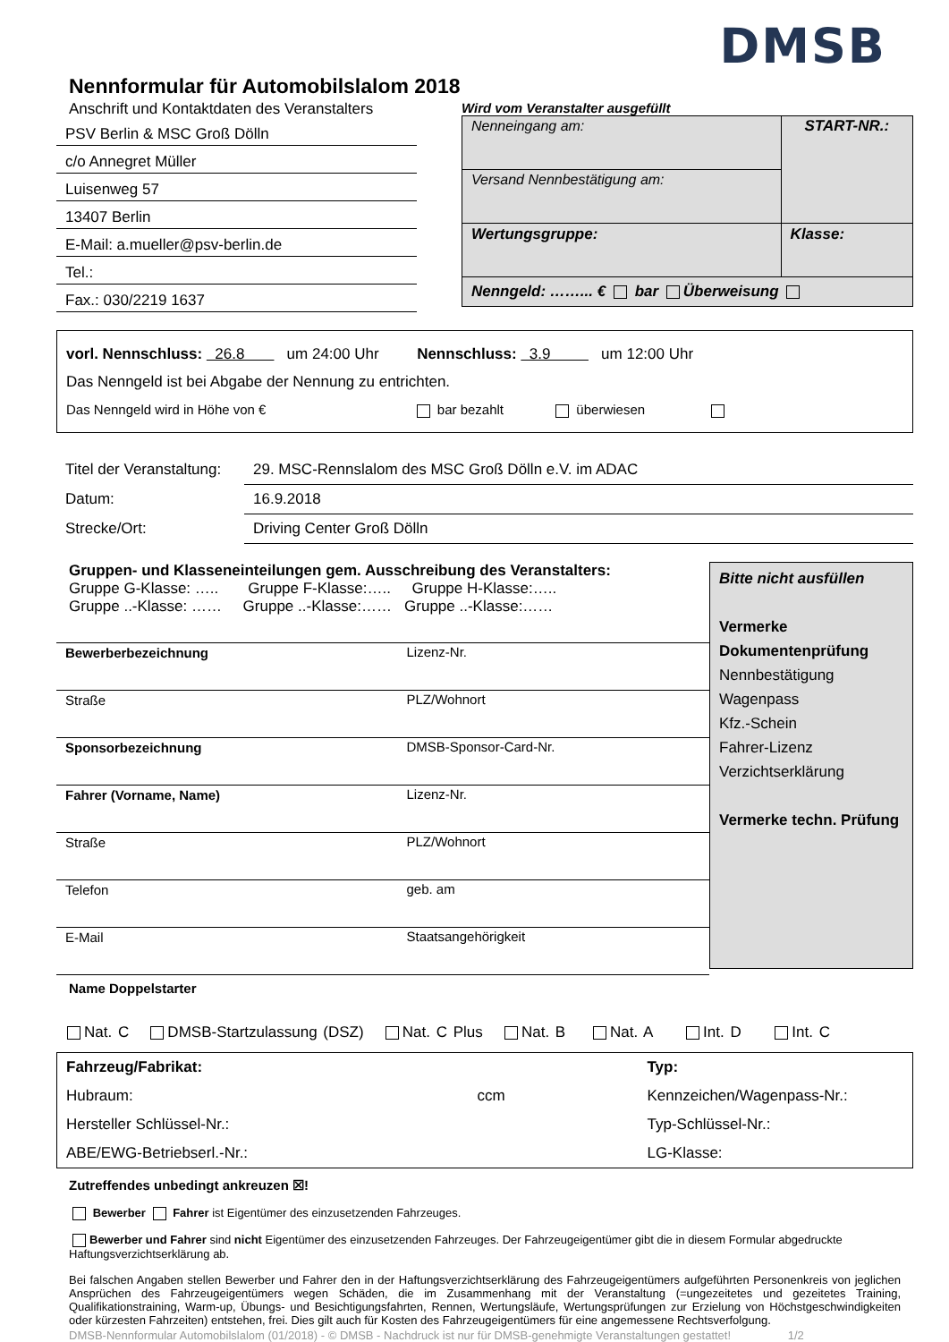DMSB
Nennformular für Automobilslalom 2018
Anschrift und Kontaktdaten des Veranstalters
PSV Berlin & MSC Groß Dölln
c/o Annegret Müller
Luisenweg 57
13407 Berlin
E-Mail: a.mueller@psv-berlin.de
Tel.:
Fax.: 030/2219 1637
Wird vom Veranstalter ausgefüllt
| Nenneingang am: | START-NR.: |
| Versand Nennbestätigung am: | |
| Wertungsgruppe: | Klasse: |
| Nenngeld: ……... € bar Überweisung | |
vorl. Nennschluss: 26.8 um 24:00 Uhr Nennschluss: 3.9 um 12:00 Uhr
Das Nenngeld ist bei Abgabe der Nennung zu entrichten.
Das Nenngeld wird in Höhe von € bar bezahlt überwiesen
| Titel der Veranstaltung: | 29. MSC-Rennslalom des MSC Groß Dölln e.V. im ADAC |
| Datum: | 16.9.2018 |
| Strecke/Ort: | Driving Center Groß Dölln |
Gruppen- und Klasseneinteilungen gem. Ausschreibung des Veranstalters:
Gruppe G-Klasse: ….. Gruppe F-Klasse:….. Gruppe H-Klasse:…..
Gruppe ..-Klasse: …… Gruppe ..-Klasse:…… Gruppe ..-Klasse:……
| Bewerberbezeichnung | Lizenz-Nr. |
| Straße | PLZ/Wohnort |
| Sponsorbezeichnung | DMSB-Sponsor-Card-Nr. |
| Fahrer (Vorname, Name) | Lizenz-Nr. |
| Straße | PLZ/Wohnort |
| Telefon | geb. am |
| E-Mail | Staatsangehörigkeit |
Bitte nicht ausfüllen
Vermerke Dokumentenprüfung
Nennbestätigung
Wagenpass
Kfz.-Schein
Fahrer-Lizenz
Verzichtserklärung
Vermerke techn. Prüfung
Name Doppelstarter
Nat. C DMSB-Startzulassung (DSZ) Nat. C Plus Nat. B Nat. A Int. D Int. C
| Fahrzeug/Fabrikat: | Typ: |
| Hubraum: ccm | Kennzeichen/Wagenpass-Nr.: |
| Hersteller Schlüssel-Nr.: | Typ-Schlüssel-Nr.: |
| ABE/EWG-Betriebserl.-Nr.: | LG-Klasse: |
Zutreffendes unbedingt ankreuzen ☒!
Bewerber Fahrer ist Eigentümer des einzusetzenden Fahrzeuges.
Bewerber und Fahrer sind nicht Eigentümer des einzusetzenden Fahrzeuges. Der Fahrzeugeigentümer gibt die in diesem Formular abgedruckte Haftungsverzichtserklärung ab.
Bei falschen Angaben stellen Bewerber und Fahrer den in der Haftungsverzichtserklärung des Fahrzeugeigentümers aufgeführten Personenkreis von jeglichen Ansprüchen des Fahrzeugeigentümers wegen Schäden, die im Zusammenhang mit der Veranstaltung (=ungezeitetes und gezeitetes Training, Qualifikationstraining, Warm-up, Übungs- und Besichtigungsfahrten, Rennen, Wertungsläufe, Wertungsprüfungen zur Erzielung von Höchstgeschwindigkeiten oder kürzesten Fahrzeiten) entstehen, frei. Dies gilt auch für Kosten des Fahrzeugeigentümers für eine angemessene Rechtsverfolgung.
DMSB-Nennformular Automobilslalom (01/2018) - © DMSB - Nachdruck ist nur für DMSB-genehmigte Veranstaltungen gestattet! 1/2